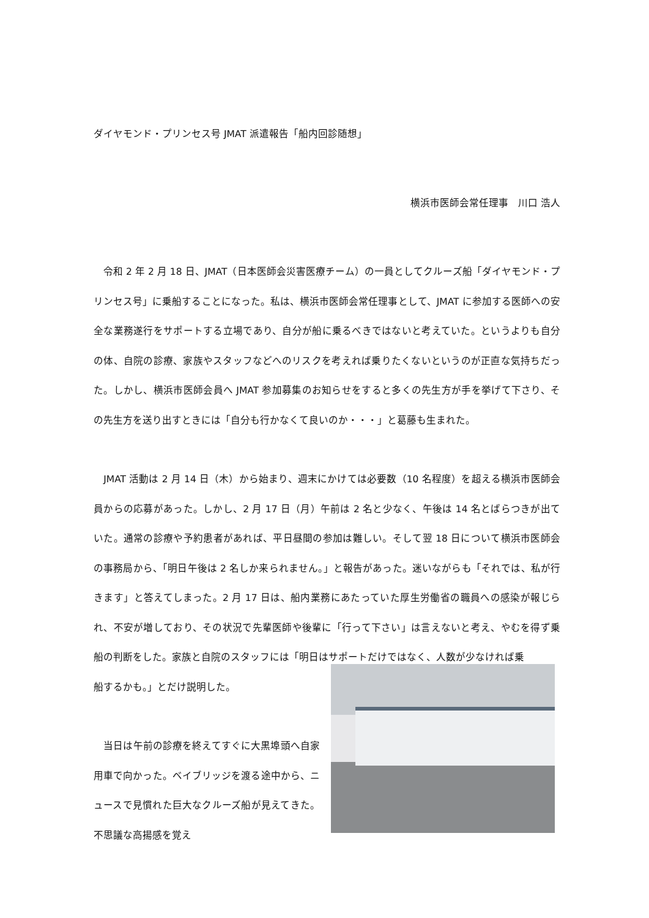ダイヤモンド・プリンセス号 JMAT 派遣報告「船内回診随想」
横浜市医師会常任理事　川口 浩人
　令和 2 年 2 月 18 日、JMAT（日本医師会災害医療チーム）の一員としてクルーズ船「ダイヤモンド・プリンセス号」に乗船することになった。私は、横浜市医師会常任理事として、JMAT に参加する医師への安全な業務遂行をサポートする立場であり、自分が船に乗るべきではないと考えていた。というよりも自分の体、自院の診療、家族やスタッフなどへのリスクを考えれば乗りたくないというのが正直な気持ちだった。しかし、横浜市医師会員へ JMAT 参加募集のお知らせをすると多くの先生方が手を挙げて下さり、その先生方を送り出すときには「自分も行かなくて良いのか・・・」と葛藤も生まれた。
　JMAT 活動は 2 月 14 日（木）から始まり、週末にかけては必要数（10 名程度）を超える横浜市医師会員からの応募があった。しかし、2 月 17 日（月）午前は 2 名と少なく、午後は 14 名とばらつきが出ていた。通常の診療や予約患者があれば、平日昼間の参加は難しい。そして翌 18 日について横浜市医師会の事務局から、「明日午後は 2 名しか来られません。」と報告があった。迷いながらも「それでは、私が行きます」と答えてしまった。2 月 17 日は、船内業務にあたっていた厚生労働省の職員への感染が報じられ、不安が増しており、その状況で先輩医師や後輩に「行って下さい」は言えないと考え、やむを得ず乗船の判断をした。家族と自院のスタッフには「明日はサポートだけではなく、人数が少なければ乗
船するかも。」とだけ説明した。
　当日は午前の診療を終えてすぐに大黒埠頭へ自家用車で向かった。ベイブリッジを渡る途中から、ニュースで見慣れた巨大なクルーズ船が見えてきた。不思議な高揚感を覚え